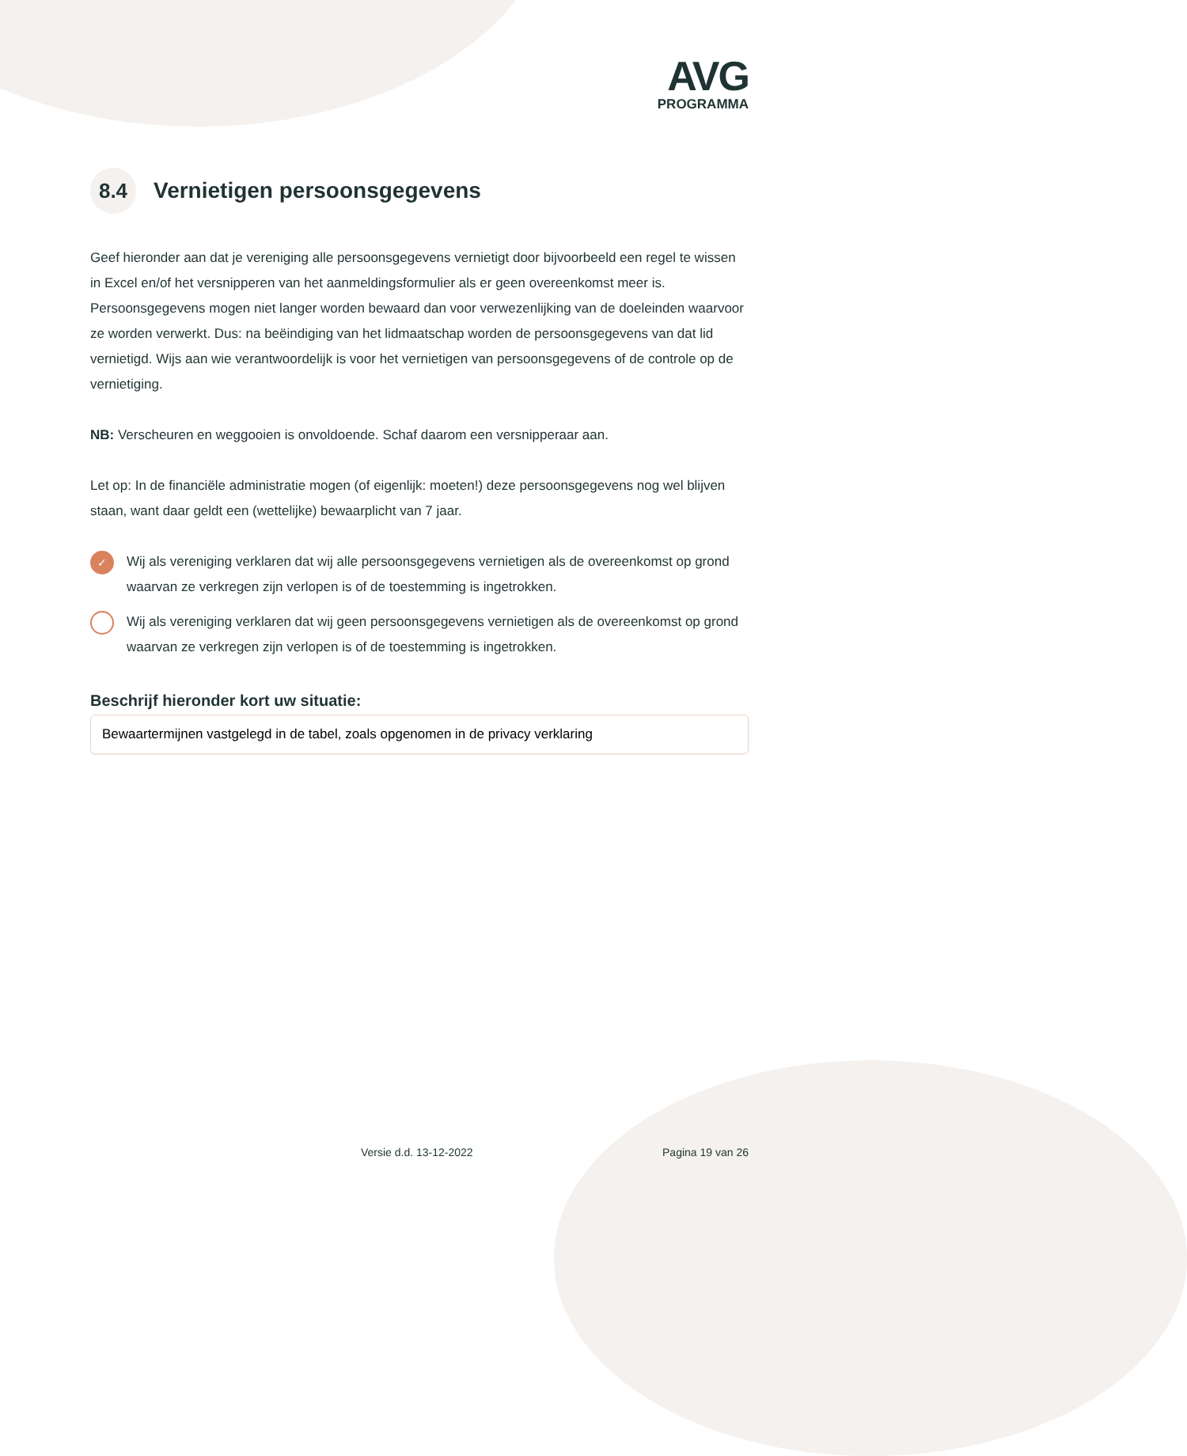AVG
PROGRAMMA
8.4 Vernietigen persoonsgegevens
Geef hieronder aan dat je vereniging alle persoonsgegevens vernietigt door bijvoorbeeld een regel te wissen in Excel en/of het versnipperen van het aanmeldingsformulier als er geen overeenkomst meer is. Persoonsgegevens mogen niet langer worden bewaard dan voor verwezenlijking van de doeleinden waarvoor ze worden verwerkt. Dus: na beëindiging van het lidmaatschap worden de persoonsgegevens van dat lid vernietigd. Wijs aan wie verantwoordelijk is voor het vernietigen van persoonsgegevens of de controle op de vernietiging.
NB: Verscheuren en weggooien is onvoldoende. Schaf daarom een versnipperaar aan.
Let op: In de financiële administratie mogen (of eigenlijk: moeten!) deze persoonsgegevens nog wel blijven staan, want daar geldt een (wettelijke) bewaarplicht van 7 jaar.
✓ Wij als vereniging verklaren dat wij alle persoonsgegevens vernietigen als de overeenkomst op grond waarvan ze verkregen zijn verlopen is of de toestemming is ingetrokken.
Wij als vereniging verklaren dat wij geen persoonsgegevens vernietigen als de overeenkomst op grond waarvan ze verkregen zijn verlopen is of de toestemming is ingetrokken.
Beschrijf hieronder kort uw situatie:
Bewaartermijnen vastgelegd in de tabel, zoals opgenomen in de privacy verklaring
Versie d.d. 13-12-2022 Pagina 19 van 26